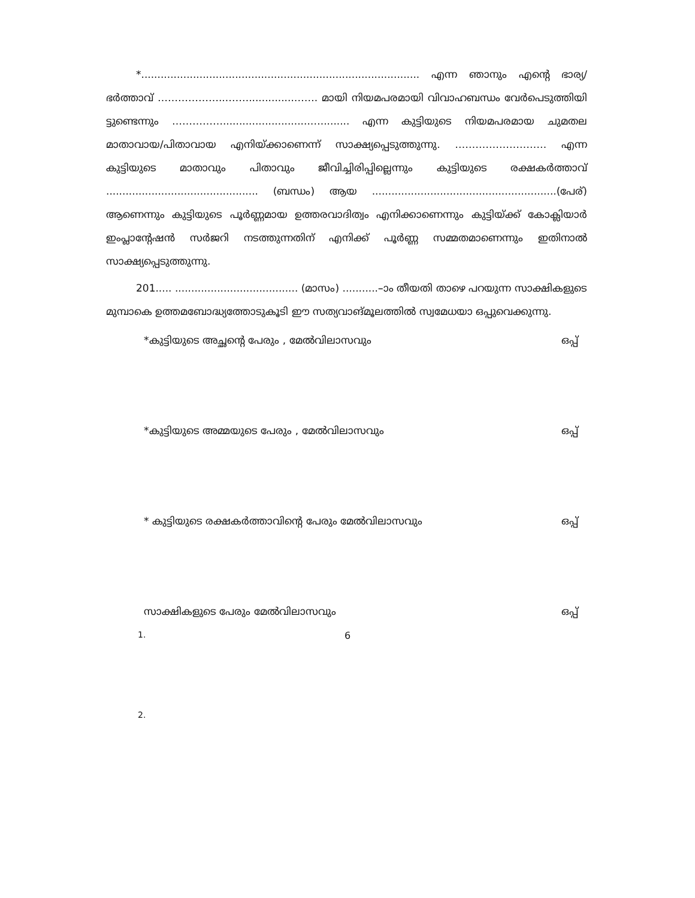*...................................................................................... എന്ന ഞാനും എന്റെ ഭാര്യ/ഭർത്താവ് ………………...……..............……. മായി നിയമപരമായി വിവാഹബന്ധം വേർപെടുത്തിയി ട്ടുണ്ടെന്നും ……………...........................…......... എന്ന കുട്ടിയുടെ നിയമപരമായ ചുമതല മാതാവായ/പിതാവായ എനിയ്ക്കാണെന്ന് സാക്ഷ്യപ്പെടുത്തുന്നു. ……………………… എന്ന കുട്ടിയുടെ മാതാവും പിതാവും ജീവിച്ചിരിപ്പില്ലെന്നും കുട്ടിയുടെ രക്ഷകർത്താവ് ............................................... (ബന്ധം) ആയ .........................................................(പേര്) ആണെന്നും കുട്ടിയുടെ പൂർണ്ണമായ ഉത്തരവാദിത്വം എനിക്കാണെന്നും കുട്ടിയ്ക്ക് കോക്ലിയാർ ഇംപ്ലാന്റേഷൻ സർജറി നടത്തുന്നതിന് എനിക്ക് പൂർണ്ണ സമ്മതമാണെന്നും ഇതിനാൽ സാക്ഷ്യപ്പെടുത്തുന്നു.
201..... ...................................... (മാസം) ...........–ാം തീയതി താഴെ പറയുന്ന സാക്ഷികളുടെ മുമ്പാകെ ഉത്തമബോദ്ധ്യത്തോടുകൂടി ഈ സത്യവാങ്മൂലത്തിൽ സ്വമേധയാ ഒപ്പുവെക്കുന്നു.
*കുട്ടിയുടെ അച്ഛന്റെ പേരും , മേൽവിലാസവും ഒപ്പ്
*കുട്ടിയുടെ അമ്മയുടെ പേരും , മേൽവിലാസവും ഒപ്പ്
* കുട്ടിയുടെ രക്ഷകർത്താവിന്റെ പേരും മേൽവിലാസവും ഒപ്പ്
സാക്ഷികളുടെ പേരും മേൽവിലാസവും ഒപ്പ്
1.
2.
6